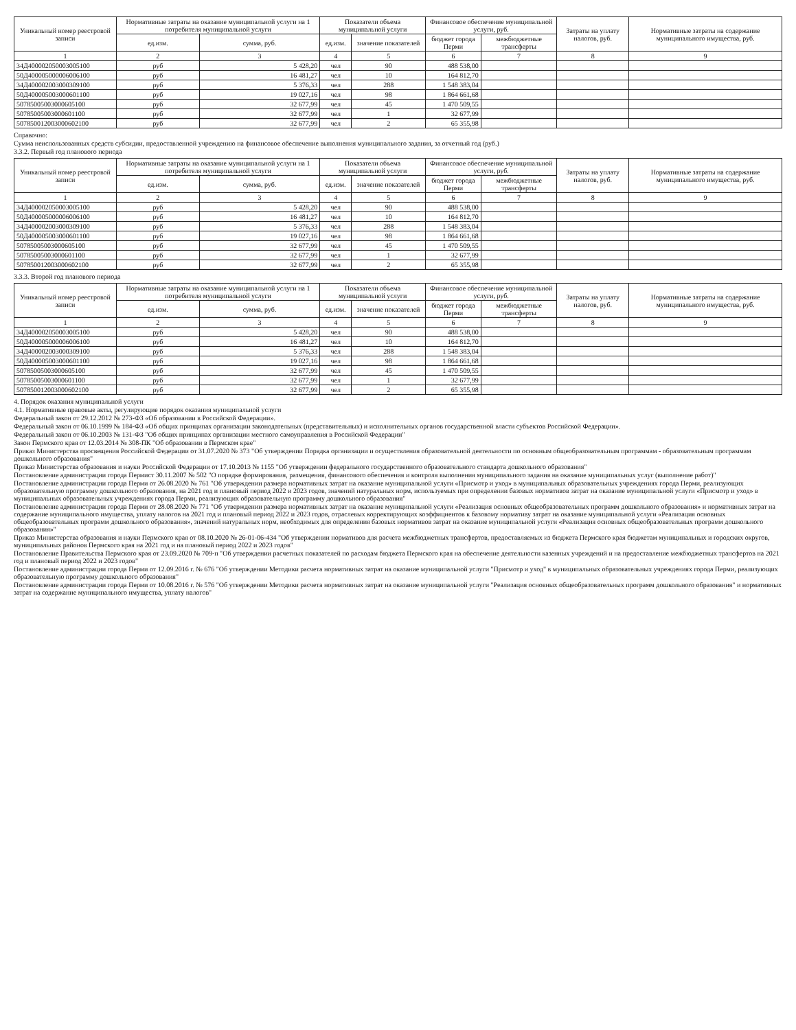| Уникальный номер реестровой записи | Нормативные затраты на оказание муниципальной услуги на 1 потребителя муниципальной услуги | | Показатели объема муниципальной услуги | | Финансовое обеспечение муниципальной услуги, руб. | | Затраты на уплату налогов, руб. | Нормативные затраты на содержание муниципального имущества, руб. |
| --- | --- | --- | --- | --- | --- | --- | --- | --- |
| | ед.изм. | сумма, руб. | ед.изм. | значение показателей | бюджет города Перми | межбюджетные трансферты | | |
| 1 | 2 | 3 | 4 | 5 | 6 | 7 | 8 | 9 |
| 34Д400002050003005100 | руб | 5 428,20 | чел | 90 | 488 538,00 | | | |
| 50Д400005000006006100 | руб | 16 481,27 | чел | 10 | 164 812,70 | | | |
| 34Д400002003000309100 | руб | 5 376,33 | чел | 288 | 1 548 383,04 | | | |
| 50Д400005003000601100 | руб | 19 027,16 | чел | 98 | 1 864 661,68 | | | |
| 50785005003000605100 | руб | 32 677,99 | чел | 45 | 1 470 509,55 | | | |
| 50785005003000601100 | руб | 32 677,99 | чел | 1 | 32 677,99 | | | |
| 50785001200300060210​0 | руб | 32 677,99 | чел | 2 | 65 355,98 | | | |
Справочно:
Сумма неиспользованных средств субсидии, предоставленной учреждению на финансовое обеспечение выполнения муниципального задания, за отчетный год (руб.)
3.3.2. Первый год планового периода
| Уникальный номер реестровой записи | Нормативные затраты на оказание муниципальной услуги на 1 потребителя муниципальной услуги | | Показатели объема муниципальной услуги | | Финансовое обеспечение муниципальной услуги, руб. | | Затраты на уплату налогов, руб. | Нормативные затраты на содержание муниципального имущества, руб. |
| --- | --- | --- | --- | --- | --- | --- | --- | --- |
| | ед.изм. | сумма, руб. | ед.изм. | значение показателей | бюджет города Перми | межбюджетные трансферты | | |
| 1 | 2 | 3 | 4 | 5 | 6 | 7 | 8 | 9 |
| 34Д400002050003005100 | руб | 5 428,20 | чел | 90 | 488 538,00 | | | |
| 50Д400005000006006100 | руб | 16 481,27 | чел | 10 | 164 812,70 | | | |
| 34Д400002003000309100 | руб | 5 376,33 | чел | 288 | 1 548 383,04 | | | |
| 50Д400005003000601100 | руб | 19 027,16 | чел | 98 | 1 864 661,68 | | | |
| 50785005003000605100 | руб | 32 677,99 | чел | 45 | 1 470 509,55 | | | |
| 50785005003000601100 | руб | 32 677,99 | чел | 1 | 32 677,99 | | | |
| 507850012003000602100 | руб | 32 677,99 | чел | 2 | 65 355,98 | | | |
3.3.3. Второй год планового периода
| Уникальный номер реестровой записи | Нормативные затраты на оказание муниципальной услуги на 1 потребителя муниципальной услуги | | Показатели объема муниципальной услуги | | Финансовое обеспечение муниципальной услуги, руб. | | Затраты на уплату налогов, руб. | Нормативные затраты на содержание муниципального имущества, руб. |
| --- | --- | --- | --- | --- | --- | --- | --- | --- |
| | ед.изм. | сумма, руб. | ед.изм. | значение показателей | бюджет города Перми | межбюджетные трансферты | | |
| 1 | 2 | 3 | 4 | 5 | 6 | 7 | 8 | 9 |
| 34Д400002050003005100 | руб | 5 428,20 | чел | 90 | 488 538,00 | | | |
| 50Д400005000006006100 | руб | 16 481,27 | чел | 10 | 164 812,70 | | | |
| 34Д400002003000309100 | руб | 5 376,33 | чел | 288 | 1 548 383,04 | | | |
| 50Д400005003000601100 | руб | 19 027,16 | чел | 98 | 1 864 661,68 | | | |
| 50785005003000605100 | руб | 32 677,99 | чел | 45 | 1 470 509,55 | | | |
| 50785005003000601100 | руб | 32 677,99 | чел | 1 | 32 677,99 | | | |
| 507850012003000602100 | руб | 32 677,99 | чел | 2 | 65 355,98 | | | |
4. Порядок оказания муниципальной услуги
4.1. Нормативные правовые акты, регулирующие порядок оказания муниципальной услуги
Федеральный закон от 29.12.2012 № 273-ФЗ «Об образовании в Российской Федерации».
Федеральный закон от 06.10.1999 № 184-ФЗ «Об общих принципах организации законодательных (представительных) и исполнительных органов государственной власти субъектов Российской Федерации».
Федеральный закон от 06.10.2003 № 131-ФЗ "Об общих принципах организации местного самоуправления в Российской Федерации"
Закон Пермского края от 12.03.2014 № 308-ПК "Об образовании в Пермском крае"
Приказ Министерства просвещения Российской Федерации от 31.07.2020 № 373 "Об утверждении Порядка организации и осуществления образовательной деятельности по основным общеобразовательным программам - образовательным программам дошкольного образования"
Приказ Министерства образования и науки Российской Федерации от 17.10.2013 № 1155 "Об утверждении федерального государственного образовательного стандарта дошкольного образования"
Постановление администрации города Пермист 30.11.2007 № 502 "О порядке формирования, размещения, финансового обеспечения и контроля выполнения муниципального задания на оказание муниципальных услуг (выполнение работ)"
Постановление администрации города Перми от 26.08.2020 № 761 "Об утверждении размера нормативных затрат на оказание муниципальной услуги «Присмотр и уход» в муниципальных образовательных учреждениях города Перми, реализующих образовательную программу дошкольного образования, на 2021 год и плановый период 2022 и 2023 годов, значений натуральных норм, используемых при определении базовых нормативов затрат на оказание муниципальной услуги «Присмотр и уход» в муниципальных образовательных учреждениях города Перми, реализующих образовательную программу дошкольного образования"
Постановление администрации города Перми от 28.08.2020 № 771 "Об утверждении размера нормативных затрат на оказание муниципальной услуги «Реализация основных общеобразовательных программ дошкольного образования» и нормативных затрат на содержание муниципального имущества, уплату налогов на 2021 год и плановый период 2022 и 2023 годов, отраслевых корректирующих коэффициентов к базовому нормативу затрат на оказание муниципальной услуги «Реализация основных общеобразовательных программ дошкольного образования», значений натуральных норм, необходимых для определения базовых нормативов затрат на оказание муниципальной услуги «Реализация основных общеобразовательных программ дошкольного образования»"
Приказ Министерства образования и науки Пермского края от 08.10.2020 № 26-01-06-434 "Об утверждении нормативов для расчета межбюджетных трансфертов, предоставляемых из бюджета Пермского края бюджетам муниципальных и городских округов, муниципальных районов Пермского края на 2021 год и на плановый период 2022 и 2023 годов"
Постановление Правительства Пермского края от 23.09.2020 № 709-п "Об утверждении расчетных показателей по расходам бюджета Пермского края на обеспечение деятельности казенных учреждений и на предоставление межбюджетных трансфертов на 2021 год и плановый период 2022 и 2023 годов"
Постановление администрации города Перми от 12.09.2016 г. № 676 "Об утверждении Методики расчета нормативных затрат на оказание муниципальной услуги "Присмотр и уход" в муниципальных образовательных учреждениях города Перми, реализующих образовательную программу дошкольного образования"
Постановление администрации города Перми от 10.08.2016 г. № 576 "Об утверждении Методики расчета нормативных затрат на оказание муниципальной услуги "Реализация основных общеобразовательных программ дошкольного образования" и нормативных затрат на содержание муниципального имущества, уплату налогов"